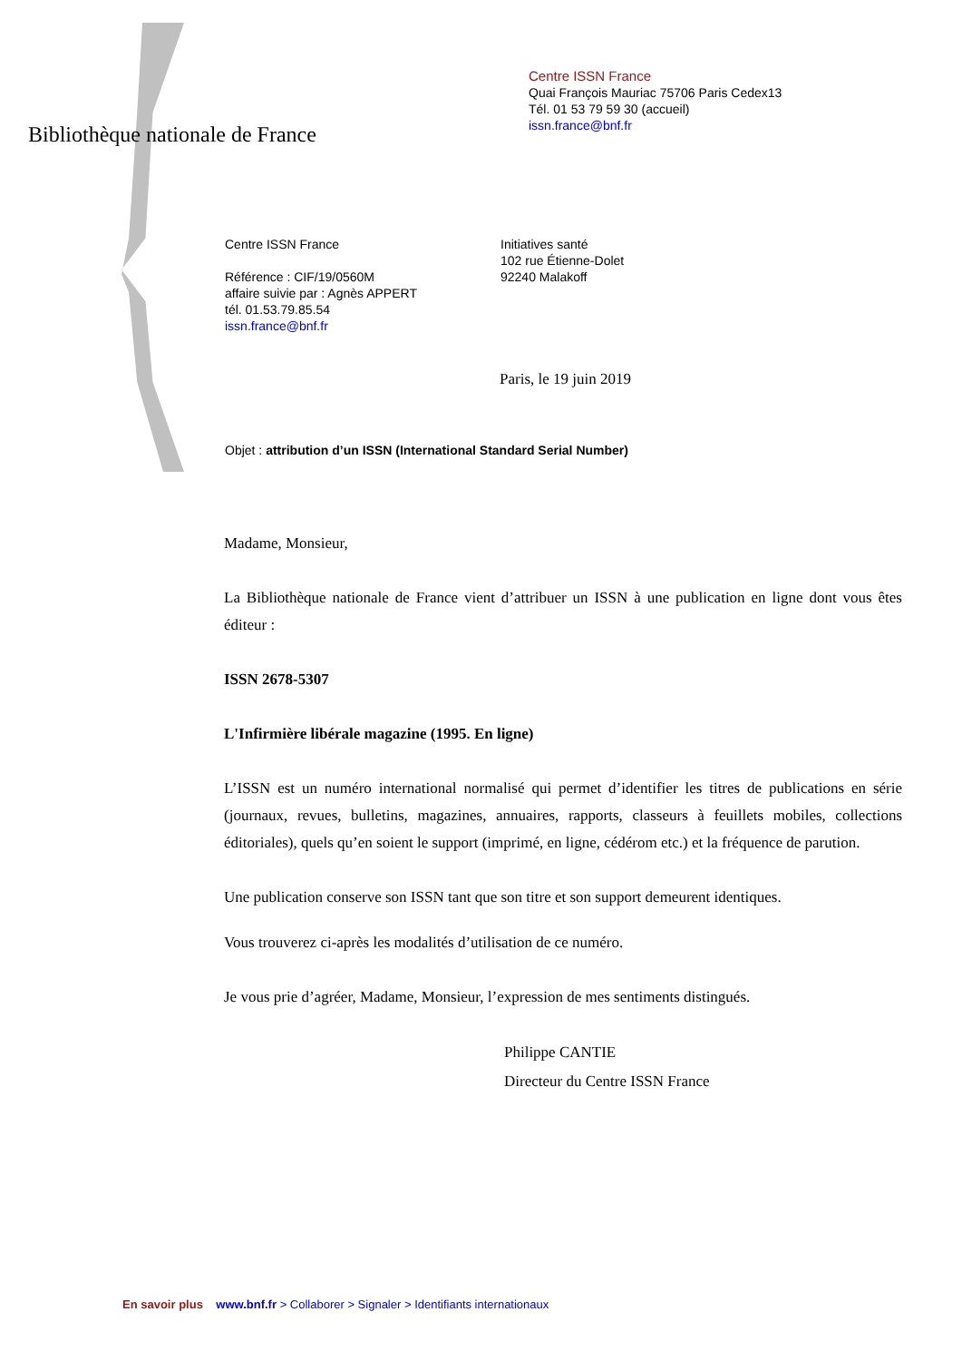Bibliothèque nationale de France
Centre ISSN France
Quai François Mauriac 75706 Paris Cedex13
Tél. 01 53 79 59 30 (accueil)
issn.france@bnf.fr
Centre ISSN France
Référence : CIF/19/0560M
affaire suivie par : Agnès APPERT
tél. 01.53.79.85.54
issn.france@bnf.fr
Initiatives santé
102 rue Étienne-Dolet
92240 Malakoff
Paris, le 19 juin 2019
Objet : attribution d’un ISSN (International Standard Serial Number)
Madame, Monsieur,
La Bibliothèque nationale de France vient d’attribuer un ISSN à une publication en ligne dont vous êtes éditeur :
ISSN 2678-5307
L'Infirmière libérale magazine (1995. En ligne)
L’ISSN est un numéro international normalisé qui permet d’identifier les titres de publications en série (journaux, revues, bulletins, magazines, annuaires, rapports, classeurs à feuillets mobiles, collections éditoriales), quels qu’en soient le support (imprimé, en ligne, cédérom etc.) et la fréquence de parution.
Une publication conserve son ISSN tant que son titre et son support demeurent identiques.
Vous trouverez ci-après les modalités d’utilisation de ce numéro.
Je vous prie d’agréer, Madame, Monsieur, l’expression de mes sentiments distingués.
Philippe CANTIE
Directeur du Centre ISSN France
En savoir plus www.bnf.fr > Collaborer > Signaler > Identifiants internationaux